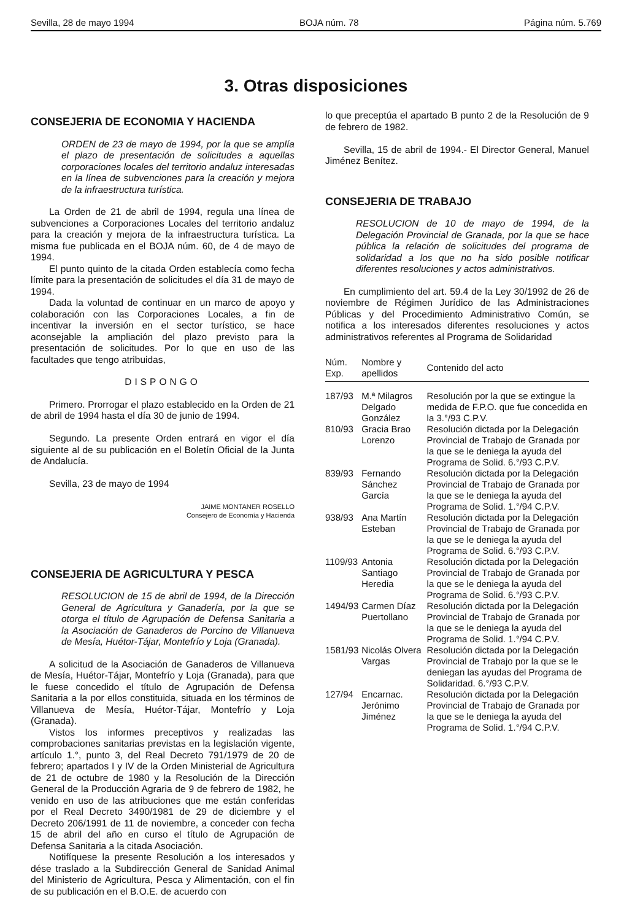Sevilla, 28 de mayo 1994 BOJA núm. 78 Página núm. 5.769
3. Otras disposiciones
CONSEJERIA DE ECONOMIA Y HACIENDA
ORDEN de 23 de mayo de 1994, por la que se amplía el plazo de presentación de solicitudes a aquellas corporaciones locales del territorio andaluz interesadas en la línea de subvenciones para la creación y mejora de la infraestructura turística.
La Orden de 21 de abril de 1994, regula una línea de subvenciones a Corporaciones Locales del territorio andaluz para la creación y mejora de la infraestructura turística. La misma fue publicada en el BOJA núm. 60, de 4 de mayo de 1994.
El punto quinto de la citada Orden establecía como fecha límite para la presentación de solicitudes el día 31 de mayo de 1994.
Dada la voluntad de continuar en un marco de apoyo y colaboración con las Corporaciones Locales, a fin de incentivar la inversión en el sector turístico, se hace aconsejable la ampliación del plazo previsto para la presentación de solicitudes. Por lo que en uso de las facultades que tengo atribuidas,
DISPONGO
Primero. Prorrogar el plazo establecido en la Orden de 21 de abril de 1994 hasta el día 30 de junio de 1994.
Segundo. La presente Orden entrará en vigor el día siguiente al de su publicación en el Boletín Oficial de la Junta de Andalucía.
Sevilla, 23 de mayo de 1994
JAIME MONTANER ROSELLO
Consejero de Economía y Hacienda
CONSEJERIA DE AGRICULTURA Y PESCA
RESOLUCION de 15 de abril de 1994, de la Dirección General de Agricultura y Ganadería, por la que se otorga el título de Agrupación de Defensa Sanitaria a la Asociación de Ganaderos de Porcino de Villanueva de Mesía, Huétor-Tájar, Montefrío y Loja (Granada).
A solicitud de la Asociación de Ganaderos de Villanueva de Mesía, Huétor-Tájar, Montefrío y Loja (Granada), para que le fuese concedido el título de Agrupación de Defensa Sanitaria a la por ellos constituida, situada en los términos de Villanueva de Mesía, Huétor-Tájar, Montefrío y Loja (Granada).
Vistos los informes preceptivos y realizadas las comprobaciones sanitarias previstas en la legislación vigente, artículo 1.°, punto 3, del Real Decreto 791/1979 de 20 de febrero; apartados I y IV de la Orden Ministerial de Agricultura de 21 de octubre de 1980 y la Resolución de la Dirección General de la Producción Agraria de 9 de febrero de 1982, he venido en uso de las atribuciones que me están conferidas por el Real Decreto 3490/1981 de 29 de diciembre y el Decreto 206/1991 de 11 de noviembre, a conceder con fecha 15 de abril del año en curso el título de Agrupación de Defensa Sanitaria a la citada Asociación.
Notifíquese la presente Resolución a los interesados y dése traslado a la Subdirección General de Sanidad Animal del Ministerio de Agricultura, Pesca y Alimentación, con el fin de su publicación en el B.O.E. de acuerdo con
lo que preceptúa el apartado B punto 2 de la Resolución de 9 de febrero de 1982.
Sevilla, 15 de abril de 1994.- El Director General, Manuel Jiménez Benítez.
CONSEJERIA DE TRABAJO
RESOLUCION de 10 de mayo de 1994, de la Delegación Provincial de Granada, por la que se hace pública la relación de solicitudes del programa de solidaridad a los que no ha sido posible notificar diferentes resoluciones y actos administrativos.
En cumplimiento del art. 59.4 de la Ley 30/1992 de 26 de noviembre de Régimen Jurídico de las Administraciones Públicas y del Procedimiento Administrativo Común, se notifica a los interesados diferentes resoluciones y actos administrativos referentes al Programa de Solidaridad
| Núm. Exp. | Nombre y apellidos | Contenido del acto |
| --- | --- | --- |
| 187/93 | M.ª Milagros Delgado González | Resolución por la que se extingue la medida de F.P.O. que fue concedida en la 3.°/93 C.P.V. |
| 810/93 | Gracia Brao Lorenzo | Resolución dictada por la Delegación Provincial de Trabajo de Granada por la que se le deniega la ayuda del Programa de Solid. 6.°/93 C.P.V. |
| 839/93 | Fernando Sánchez García | Resolución dictada por la Delegación Provincial de Trabajo de Granada por la que se le deniega la ayuda del Programa de Solid. 1.°/94 C.P.V. |
| 938/93 | Ana Martín Esteban | Resolución dictada por la Delegación Provincial de Trabajo de Granada por la que se le deniega la ayuda del Programa de Solid. 6.°/93 C.P.V. |
| 1109/93 | Antonia Santiago Heredia | Resolución dictada por la Delegación Provincial de Trabajo de Granada por la que se le deniega la ayuda del Programa de Solid. 6.°/93 C.P.V. |
| 1494/93 | Carmen Díaz Puertollano | Resolución dictada por la Delegación Provincial de Trabajo de Granada por la que se le deniega la ayuda del Programa de Solid. 1.°/94 C.P.V. |
| 1581/93 | Nicolás Olvera Vargas | Resolución dictada por la Delegación Provincial de Trabajo por la que se le deniegan las ayudas del Programa de Solidaridad. 6.°/93 C.P.V. |
| 127/94 | Encarnac. Jerónimo Jiménez | Resolución dictada por la Delegación Provincial de Trabajo de Granada por la que se le deniega la ayuda del Programa de Solid. 1.°/94 C.P.V. |